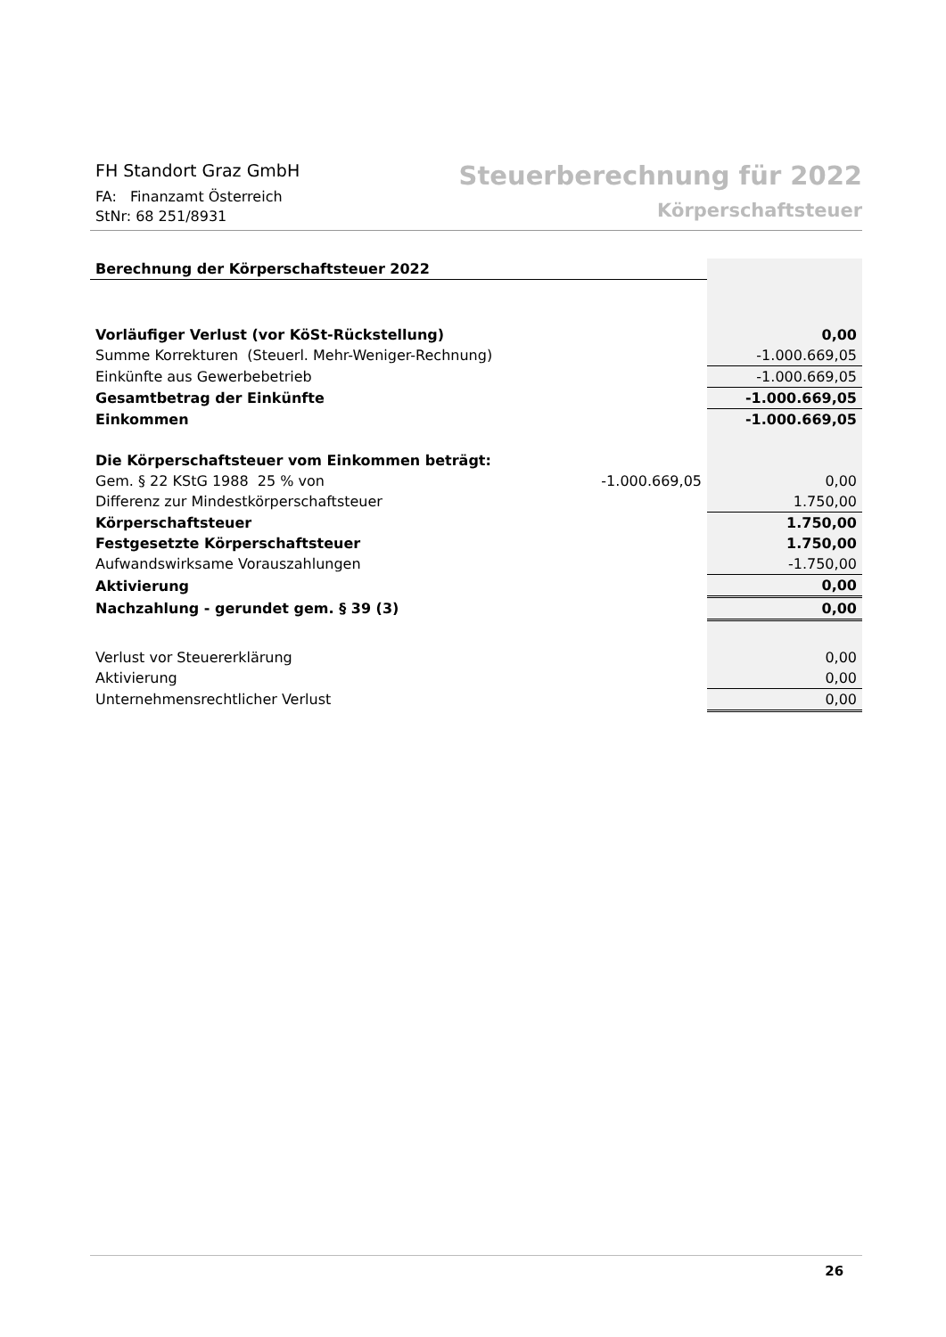FH Standort Graz GmbH
FA: Finanzamt Österreich
StNr: 68 251/8931
Steuerberechnung für 2022
Körperschaftsteuer
| Berechnung der Körperschaftsteuer 2022 | | |
| Vorläufiger Verlust (vor KöSt-Rückstellung) | | 0,00 |
| Summe Korrekturen (Steuerl. Mehr-Weniger-Rechnung) | | -1.000.669,05 |
| Einkünfte aus Gewerbebetrieb | | -1.000.669,05 |
| Gesamtbetrag der Einkünfte | | -1.000.669,05 |
| Einkommen | | -1.000.669,05 |
| Die Körperschaftsteuer vom Einkommen beträgt: | | |
| Gem. § 22 KStG 1988 25 % von | -1.000.669,05 | 0,00 |
| Differenz zur Mindestkörperschaftsteuer | | 1.750,00 |
| Körperschaftsteuer | | 1.750,00 |
| Festgesetzte Körperschaftsteuer | | 1.750,00 |
| Aufwandswirksame Vorauszahlungen | | -1.750,00 |
| Aktivierung | | 0,00 |
| Nachzahlung - gerundet gem. § 39 (3) | | 0,00 |
| Verlust vor Steuererklärung | | 0,00 |
| Aktivierung | | 0,00 |
| Unternehmensrechtlicher Verlust | | 0,00 |
26